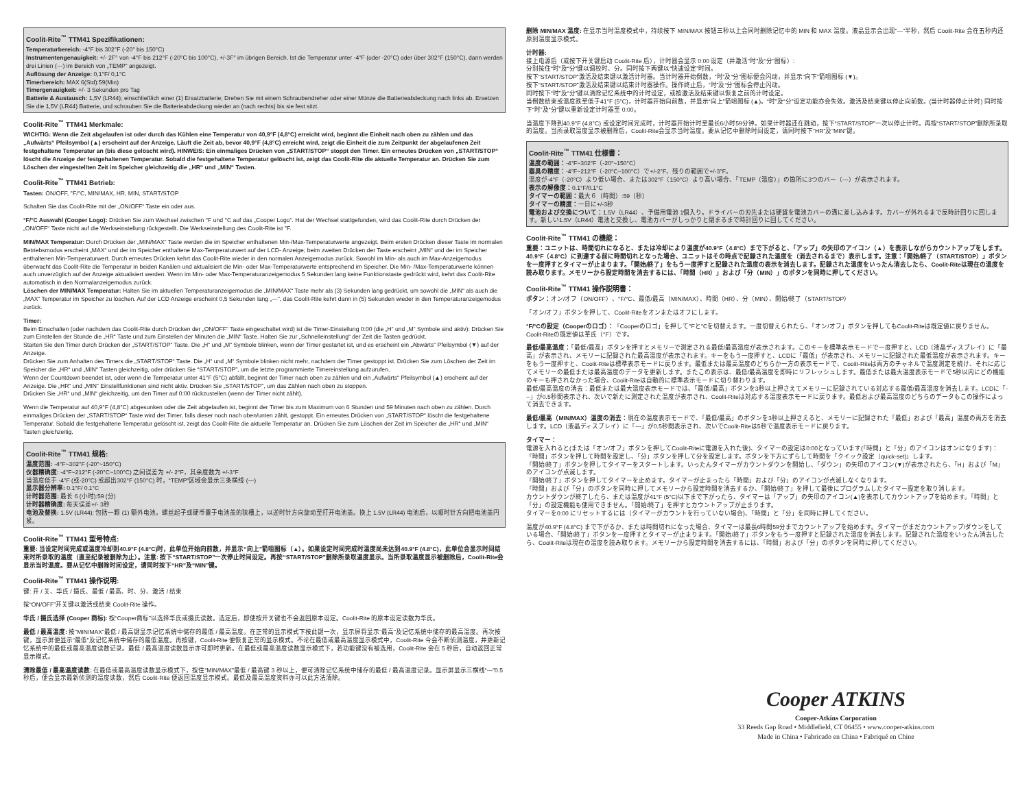Coolit-Rite<sup>™</sup> TTM41 Spezifikationen:
Temperaturbereich: -4°F bis 302°F (-20° bis 150°C)
Instrumentengenauigkeit: +/- 2F° von -4°F bis 212°F (-20°C bis 100°C), +/-3F° im übrigen Bereich. Ist die Temperatur unter -4°F (oder -20°C) oder über 302°F (150°C), dann werden drei Linien (---) im Bereich von „TEMP“ angezeigt.
Auflösung der Anzeige: 0,1°F/ 0,1°C
Timerbereich: MAX 6(Std):59(Min)
Timergenauigkeit: +/- 3 Sekunden pro Tag
Batterie & Austausch: 1,5V (LR44); einschließlich einer (1) Ersatzbatterie; Drehen Sie mit einem Schraubendreher oder einer Münze die Batterieabdeckung nach links ab. Ersetzen Sie die 1,5V (LR44) Batterie, und schrauben Sie die Batterieabdeckung wieder an (nach rechts) bis sie fest sitzt.
Coolit-Rite<sup>™</sup> TTM41 Merkmale:
WICHTIG: Wenn die Zeit abgelaufen ist oder durch das Kühlen eine Temperatur von 40,9°F (4,8°C) erreicht wird, beginnt die Einheit nach oben zu zählen und das „Aufwärts“ Pfeilsymbol (▲) erscheint auf der Anzeige. Läuft die Zeit ab, bevor 40,9°F (4,8°C) erreicht wird, zeigt die Einheit die zum Zeitpunkt der abgelaufenen Zeit festgehaltene Temperatur an (bis diese gelöscht wird). HINWEIS: Ein einmaliges Drücken von „START/STOP“ stoppt den Timer. Ein erneutes Drücken von „START/STOP“ löscht die Anzeige der festgehaltenen Temperatur. Sobald die festgehaltene Temperatur gelöscht ist, zeigt das Coolit-Rite die aktuelle Temperatur an. Drücken Sie zum Löschen der eingestellten Zeit im Speicher gleichzeitig die „HR“ und „MIN“ Tasten.
Coolit-Rite<sup>™</sup> TTM41 Betrieb:
Tasten: ON/OFF, °F/°C, MIN/MAX, HR, MIN, START/STOP
Schalten Sie das Coolit-Rite mit der „ON/OFF“ Taste ein oder aus.
°F/°C Auswahl (Cooper Logo): Drücken Sie zum Wechsel zwischen °F und °C auf das „Cooper Logo“. Hat der Wechsel stattgefunden, wird das Coolit-Rite durch Drücken der „ON/OFF“ Taste nicht auf die Werkseinstellung rückgestellt. Die Werkseinstellung des Coolit-Rite ist °F.
MIN/MAX Temperatur: Durch Drücken der „MIN/MAX“ Taste werden die im Speicher enthaltenen Min-/Max-Temperaturwerte angezeigt. Beim ersten Drücken dieser Taste im normalen Betriebsmodus erscheint „MAX“ und der im Speicher enthaltene Max-Temperaturwert auf der LCD- Anzeige; beim zweiten Drücken der Taste erscheint „MIN“ und der im Speicher enthaltenen Min-Temperaturwert. Durch erneutes Drücken kehrt das Coolit-Rite wieder in den normalen Anzeigemodus zurück. Sowohl im Min- als auch im Max-Anzeigemodus überwacht das Coolit-Rite die Temperatur in beiden Kanälen und aktualisiert die Min- oder Max-Temperaturwerte entsprechend im Speicher. Die Min- /Max-Temperaturwerte können auch unverzüglich auf der Anzeige aktualisiert werden. Wenn im Min- oder Max-Temperaturanzeigemodus 5 Sekunden lang keine Funktionstaste gedrückt wird, kehrt das Coolit-Rite automatisch in den Normalanzeigemodus zurück.
Löschen der MIN/MAX Temperatur: Halten Sie im aktuellen Temperaturanzeigemodus die „MIN/MAX“ Taste mehr als (3) Sekunden lang gedrückt, um sowohl die „MIN“ als auch die „MAX“ Temperatur im Speicher zu löschen. Auf der LCD Anzeige erscheint 0,5 Sekunden lang „---“, das Coolit-Rite kehrt dann in (5) Sekunden wieder in den Temperaturanzeigemodus zurück.
Timer:
Beim Einschalten (oder nachdem das Coolit-Rite durch Drücken der „ON/OFF“ Taste eingeschaltet wird) ist die Timer-Einstellung 0:00 (die „H“ und „M“ Symbole sind aktiv): Drücken Sie zum Einstellen der Stunde die „HR“ Taste und zum Einstellen der Minuten die „MIN“ Taste. Halten Sie zur „Schnelleinstellung“ der Zeit die Tasten gedrückt.
Starten Sie den Timer durch Drücken der „START/STOP“ Taste. Die „H“ und „M“ Symbole blinken, wenn der Timer gestartet ist, und es erscheint ein „Abwärts“ Pfeilsymbol (▼) auf der Anzeige.
Drücken Sie zum Anhalten des Timers die „START/STOP“ Taste. Die „H“ und „M“ Symbole blinken nicht mehr, nachdem der Timer gestoppt ist. Drücken Sie zum Löschen der Zeit im Speicher die „HR“ und „MIN“ Tasten gleichzeitig, oder drücken Sie “START/STOP”, um die letzte programmierte Timereinstellung aufzurufen.
Wenn der Countdown beendet ist, oder wenn die Temperatur unter 41°F (5°C) abfällt, beginnt der Timer nach oben zu zählen und ein „Aufwärts“ Pfeilsymbol (▲) erscheint auf der Anzeige. Die „HR“ und „MIN“ Einstellfunktionen sind nicht aktiv. Drücken Sie „START/STOP“, um das Zählen nach oben zu stoppen.
Drücken Sie „HR“ und „MIN“ gleichzeitig, um den Timer auf 0:00 rückzustellen (wenn der Timer nicht zählt).
Wenn die Temperatur auf 40,9°F (4,8°C) abgesunken oder die Zeit abgelaufen ist, beginnt der Timer bis zum Maximum von 6 Stunden und 59 Minuten nach oben zu zählen. Durch einmaliges Drücken der „START/STOP“ Taste wird der Timer, falls dieser noch nach oben/unten zählt, gestoppt. Ein erneutes Drücken von „START/STOP“ löscht die festgehaltene Temperatur. Sobald die festgehaltene Temperatur gelöscht ist, zeigt das Coolit-Rite die aktuelle Temperatur an. Drücken Sie zum Löschen der Zeit im Speicher die „HR“ und „MIN“ Tasten gleichzeitig.
Coolit-Rite<sup>™</sup> TTM41 规格:
温度范围: -4°F~302°F (-20°~150°C)
仪器精确度: -4°F~212°F (-20°C~100°C) 之间误差为 +/- 2°F，其余度数为 +/-3°F
当温度低于 -4°F (或-20°C) 或超出302°F (150°C) 时，“TEMP”区域会显示三条横线 (---)
显示器分辨率: 0.1°F/ 0.1°C
计时器范围: 最长 6 (小时):59 (分)
计时器精确度: 每天误差+/- 3秒
电池及替换: 1.5V (LR44); 包括一颗 (1) 额外电池。螺丝起子或硬币置于电池盖的狭槽上，以逆时针方向旋动至打开电池盖。换上 1.5V (LR44) 电池后，以顺时针方向把电池盖円紧。
Coolit-Rite<sup>™</sup> TTM41 型号特点:
重要: 当设定时间完成或温度冷却到40.9°F (4.8°C)时，此单位开始向前数，并显示“向上”箭咀图标（▲）。如果设定时间完成时温度尚未达到40.9°F (4.8°C)，此单位会显示时间结束时所录取的温度（直至纪录被删除为止）。注意: 按下“START/STOP”一次停止时间设定。再按“START/STOP”删除所录取温度显示。当所录取温度显示被删除后，Coolit-Rite会显示当时温度。要从记忆中删除时间设定，请同时按下“HR”及“MIN”键。
Coolit-Rite<sup>™</sup> TTM41 操作说明:
键: 开 / 关、华氏 / 摄氏、最低 / 最高、时、分、激活 / 结束
按“ON/OFF”开关键以激活或结束 Coolit-Rite 操作。
华氏 / 摄氏选择 (Cooper 商标): 按“Cooper商标”以选择华氏或摄氏读数。选定后，即使按开关键也不会返回原本设定。Coolit-Rite 的原本设定读数为华氏。
最低 / 最高温度: 按“MIN/MAX”最低 / 最高键显示记忆系统中储存的最低 / 最高温度。在正常的显示模式下按此键一次，显示屏将显示“最高”及记忆系统中储存的最高温度。再次按键，显示屏便显示“最低”及记忆系统中储存的最低温度。再按键，Coolit-Rite 便恢复正常的显示模式。不论在最低或最高温度显示模式中，Coolit-Rite 今会不断侦测温度，并更新记忆系统中的最低或最高温度读数记录。最低 / 最高温度读数显示亦可即时更新。在最低或最高温度读数显示模式下，若功能键没有被选用，Coolit-Rite 会在 5 秒后，自动返回正常显示模式。
清除最低 / 最高温度读数: 在最低或最高温度读数显示模式下，按住“MIN/MAX”最低 / 最高键 3 秒以上，便可清除记忆系统中储存的最低 / 最高温度记录。显示屏显示三横线“---”0.5 秒后，便会显示最新侦测的温度读数，然后 Coolit-Rite 便返回温度显示模式。最低及最高温度资料亦可以此方法清除。
删除 MIN/MAX 温度: 在显示当时温度模式中，持续按下 MIN/MAX 按钮三秒以上会同时删除记忆中的 MIN 和 MAX 温度。液晶显示会出现“---”半秒，然后 Coolit-Rite 会在五秒内还原到温度显示模式。
计时器:
接上电源后（或按下开关键启动 Coolit-Rite 后），计时器会显示 0:00 设定（并激活“时”及“分”图标）:
分别按住“时”及“分”键以调校时、分。同时按下两键以“快速设定”时间。
按下“START/STOP”激活及结束键以激活计时器。当计时器开始倒数，“时”及“分”图标便会闪动，并显示“向下”箭咀图标 (▼)。
按下“START/STOP”激活及结束键以结束计时器操作。操作终止后，“时”及“分”图标会停止闪动。
同时按下“时”及“分”键以清除记忆系统中的计时设定，或按激活及结束键以恢复之前的计时设定。
当倒数结束或温度跌至低于41°F (5°C)，计时器开始向前数，并显示“向上”箭咀图标 (▲)。“时”及“分”设定功能亦会失效。激活及结束键以停止向前数。(当计时器停止计时) 同时按下“时”及“分”键以重新设定计时器至 0:00。
当温度下降到40.9°F (4.8°C) 或设定时间完成时，计时器开始计时至最长6小时59分钟。如果计时器还在跳动，按下“START/STOP”一次以停止计时。再按“START/STOP”删除所录取的温度。当所录取温度显示被删除后，Coolit-Rite会显示当时温度。要从记忆中删除时间设定，请同时按下“HR”及“MIN”键。
Coolit-Rite<sup>™</sup> TTM41 仕様書：
温度の範囲：-4°F~302°F（-20°~150°C）
器具の精度：-4°F~212°F（-20°C~100°C）で+/-2°F、残りの範囲で+/-3°F。
温度が-4°F（-20°C）より低い場合、または302°F（150°C）より高い場合、「TEMP（温度）」の箇所に3つのバー（---）が表示されます。
表示の解像度：0.1°F/0.1°C
タイマーの範囲：最大６（時間）:59（秒）
タイマーの精度：一日に+/-3秒
電池および交換について：1.5V（LR44）、予備用電池 1個入り。ドライバーの刃先または硬貨を電池カバーの溝に差し込みます。カバーが外れるまで反時計回りに回します。新しい1.5V（LR44）電池と交換し、電池カバーがしっかりと閉まるまで時計回りに回してください。
Coolit-Rite<sup>™</sup> TTM41 の機能：
重要：ユニットは、時間切れになると、または冷却により温度が40.9°F（4.8°C）まで下がると、「アップ」の矢印のアイコン（▲）を表示しながらカウントアップをします。40.9°F（4.8°C）に到達する前に時間切れとなった場合、ユニットはその時点で記録された温度を（消去されるまで）表示します。注意：「開始/終了（START/STOP）」ボタンを一度押すとタイマーが止まります。「開始/終了」をもう一度押すと記録された温度の表示を消去します。記録された温度をいったん消去したら、Coolit-Riteは現在の温度を読み取ります。メモリーから設定時間を消去するには、「時間（HR）」および「分（MIN）」のボタンを同時に押してください。
Coolit-Rite<sup>™</sup> TTM41 操作説明書：
ボタン：オン/オフ（ON/OFF）、°F/°C、最低/最高（MIN/MAX）、時間（HR）、分（MIN）、開始/終了（START/STOP）
「オン/オフ」ボタンを押して、Coolit-Riteをオンまたはオフにします。
°F/°Cの設定（Cooperのロゴ）：「Cooperのロゴ」を押して°Fと°Cを切替えます。一度切替えられたら、「オン/オフ」ボタンを押してもCoolit-Riteは既定値に戻りません。Coolit-Riteの既定値は華氏（°F）です。
最低/最高温度：「最低/最高」ボタンを押すとメモリーで測定される最低/最高温度が表示されます。このキーを標準表示モードで一度押すと、LCD（液晶ディスプレイ）に「最高」が表示され、メモリーに記録された最高温度が表示されます。キーをもう一度押すと、LCDに「最低」が表示され、メモリーに記録された最低温度が表示されます。キーをもう一度押すと、Coolit-Riteは標準表示モードに戻ります。最低または最高温度のどちらか一方の表示モードで、Coolit-Riteは両方のチャネルで温度測定を続け、それに応じてメモリーの最低または最高温度のデータを更新します。またこの表示は、最低/最高温度を即時にリフレッシュします。最低または最大温度表示モードで5秒以内にどの機能のキーも押されなかった場合、Coolit-Riteは自動的に標準表示モードに切り替わります。
最低/最高温度の消去：最低または最大温度表示モードでは、「最低/最高」ボタンを3秒以上押さえてメモリーに記録されている対応する最低/最高温度を消去します。LCDに「---」が0.5秒間表示され、次いで新たに測定された温度が表示され、Coolit-Riteは対応する温度表示モードに戻ります。最低および最高温度のどちらのデータもこの操作によって消去できます。
最低/最高（MIN/MAX）温度の消去：現在の温度表示モードで、「最低/最高」のボタンを3秒以上押さえると、メモリーに記録された「最低」および「最高」温度の両方を消去します。LCD（液晶ディスプレイ）に「---」が0.5秒間表示され、次いでCoolit-Riteは5秒で温度表示モードに戻ります。
タイマー：
電源を入れると(または「オン/オフ」ボタンを押してCoolit-Riteに電源を入れた後)、タイマーの設定は0:00となっています(「時間」と「分」のアイコンはオンになります)：
「時間」ボタンを押して時間を設定し、「分」ボタンを押して分を設定します。ボタンを下方にずらして時間を「クイック設定（quick-set)」します。
「開始/終了」ボタンを押してタイマーをスタートします。いったんタイマーがカウントダウンを開始し、「ダウン」の矢印のアイコン(▼)が表示されたら、「H」および「M」のアイコンが点滅します。
「開始/終了」ボタンを押してタイマーを止めます。タイマーが止まったら「時間」および「分」のアイコンが点滅しなくなります。
「時間」および「分」のボタンを同時に押してメモリーから設定時間を消去するか、「開始/終了」を押して最後にプログラムしたタイマー設定を取り消します。
カウントダウンが終了したら、または温度が41°F (5°C)以下まで下がったら、タイマーは「アップ」の矢印のアイコン(▲)を表示してカウントアップを始めます。「時間」と「分」の設定機能も使用できません。「開始/終了」を押すとカウントアップが止まります。
タイマーを0:00 にリセットするには（タイマーがカウントを行っていない場合)、「時間」と「分」を同時に押してください。
温度が40.9°F (4.8°C) まで下がるか、または時間切れになった場合、タイマーは最長6時間59分までカウントアップを始めます。タイマーがまだカウントアップ/ダウンをしている場合、「開始/終了」ボタンを一度押すとタイマーが止まります。「開始/終了」ボタンをもう一度押すと記録された温度を消去します。記録された温度をいったん消去したら、Coolit-Riteは現在の温度を読み取ります。メモリーから設定時間を消去するには、「時間」および「分」のボタンを同時に押してください。
Cooper ATKINS
Cooper-Atkins Corporation
33 Reeds Gap Road • Middlefield, CT 06455 • www.cooper-atkins.com
Made in China • Fabricado en China • Fabriqué en Chine